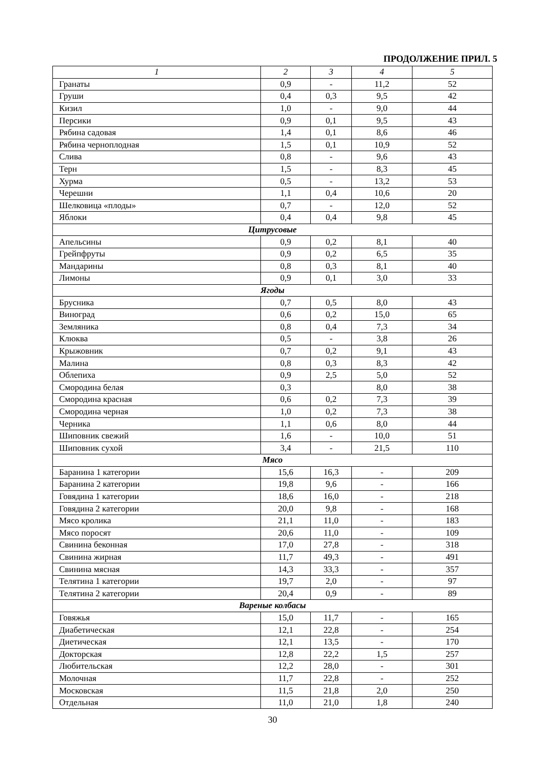ПРОДОЛЖЕНИЕ ПРИЛ. 5
| 1 | 2 | 3 | 4 | 5 |
| --- | --- | --- | --- | --- |
| Гранаты | 0,9 | - | 11,2 | 52 |
| Груши | 0,4 | 0,3 | 9,5 | 42 |
| Кизил | 1,0 | - | 9,0 | 44 |
| Персики | 0,9 | 0,1 | 9,5 | 43 |
| Рябина садовая | 1,4 | 0,1 | 8,6 | 46 |
| Рябина черноплодная | 1,5 | 0,1 | 10,9 | 52 |
| Слива | 0,8 | - | 9,6 | 43 |
| Терн | 1,5 | - | 8,3 | 45 |
| Хурма | 0,5 | - | 13,2 | 53 |
| Черешни | 1,1 | 0,4 | 10,6 | 20 |
| Шелковица «плоды» | 0,7 | - | 12,0 | 52 |
| Яблоки | 0,4 | 0,4 | 9,8 | 45 |
| Цитрусовые | | | | |
| Апельсины | 0,9 | 0,2 | 8,1 | 40 |
| Грейпфруты | 0,9 | 0,2 | 6,5 | 35 |
| Мандарины | 0,8 | 0,3 | 8,1 | 40 |
| Лимоны | 0,9 | 0,1 | 3,0 | 33 |
| Ягоды | | | | |
| Брусника | 0,7 | 0,5 | 8,0 | 43 |
| Виноград | 0,6 | 0,2 | 15,0 | 65 |
| Земляника | 0,8 | 0,4 | 7,3 | 34 |
| Клюква | 0,5 | - | 3,8 | 26 |
| Крыжовник | 0,7 | 0,2 | 9,1 | 43 |
| Малина | 0,8 | 0,3 | 8,3 | 42 |
| Облепиха | 0,9 | 2,5 | 5,0 | 52 |
| Смородина белая | 0,3 | | 8,0 | 38 |
| Смородина красная | 0,6 | 0,2 | 7,3 | 39 |
| Смородина черная | 1,0 | 0,2 | 7,3 | 38 |
| Черника | 1,1 | 0,6 | 8,0 | 44 |
| Шиповник свежий | 1,6 | - | 10,0 | 51 |
| Шиповник сухой | 3,4 | - | 21,5 | 110 |
| Мясо | | | | |
| Баранина 1 категории | 15,6 | 16,3 | - | 209 |
| Баранина 2 категории | 19,8 | 9,6 | - | 166 |
| Говядина 1 категории | 18,6 | 16,0 | - | 218 |
| Говядина 2 категории | 20,0 | 9,8 | - | 168 |
| Мясо кролика | 21,1 | 11,0 | - | 183 |
| Мясо поросят | 20,6 | 11,0 | - | 109 |
| Свинина беконная | 17,0 | 27,8 | - | 318 |
| Свинина жирная | 11,7 | 49,3 | - | 491 |
| Свинина мясная | 14,3 | 33,3 | - | 357 |
| Телятина 1 категории | 19,7 | 2,0 | - | 97 |
| Телятина 2 категории | 20,4 | 0,9 | - | 89 |
| Вареные колбасы | | | | |
| Говяжья | 15,0 | 11,7 | - | 165 |
| Диабетическая | 12,1 | 22,8 | - | 254 |
| Диетическая | 12,1 | 13,5 | - | 170 |
| Докторская | 12,8 | 22,2 | 1,5 | 257 |
| Любительская | 12,2 | 28,0 | - | 301 |
| Молочная | 11,7 | 22,8 | - | 252 |
| Московская | 11,5 | 21,8 | 2,0 | 250 |
| Отдельная | 11,0 | 21,0 | 1,8 | 240 |
30